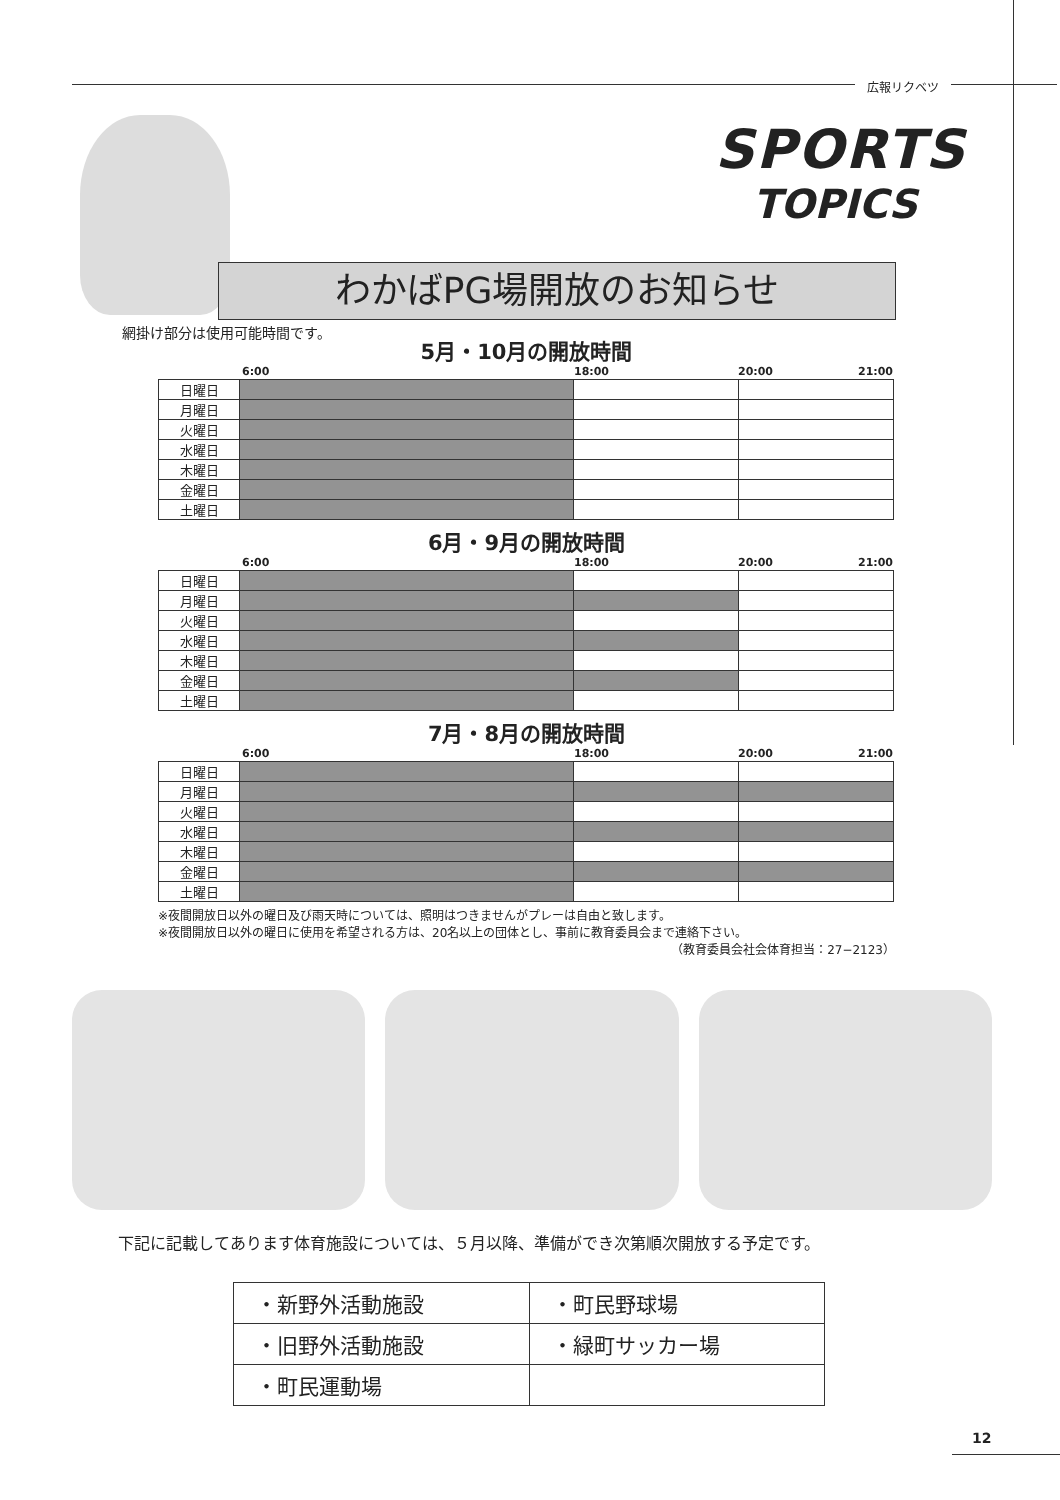広報リクベツ
SPORTS
TOPICS
わかばPG場開放のお知らせ
網掛け部分は使用可能時間です。
5月・10月の開放時間
6:00 18:00 20:00 21:00
| 日曜日 | | | |
| 月曜日 | | | |
| 火曜日 | | | |
| 水曜日 | | | |
| 木曜日 | | | |
| 金曜日 | | | |
| 土曜日 | | | |
6月・9月の開放時間
6:00 18:00 20:00 21:00
| 日曜日 | | | |
| 月曜日 | | | |
| 火曜日 | | | |
| 水曜日 | | | |
| 木曜日 | | | |
| 金曜日 | | | |
| 土曜日 | | | |
7月・8月の開放時間
6:00 18:00 20:00 21:00
| 日曜日 | | | |
| 月曜日 | | | |
| 火曜日 | | | |
| 水曜日 | | | |
| 木曜日 | | | |
| 金曜日 | | | |
| 土曜日 | | | |
※夜間開放日以外の曜日及び雨天時については、照明はつきませんがプレーは自由と致します。
※夜間開放日以外の曜日に使用を希望される方は、20名以上の団体とし、事前に教育委員会まで連絡下さい。
（教育委員会社会体育担当：27−2123）
下記に記載してあります体育施設については、５月以降、準備ができ次第順次開放する予定です。
| ・新野外活動施設 | ・町民野球場 |
| ・旧野外活動施設 | ・緑町サッカー場 |
| ・町民運動場 | |
12